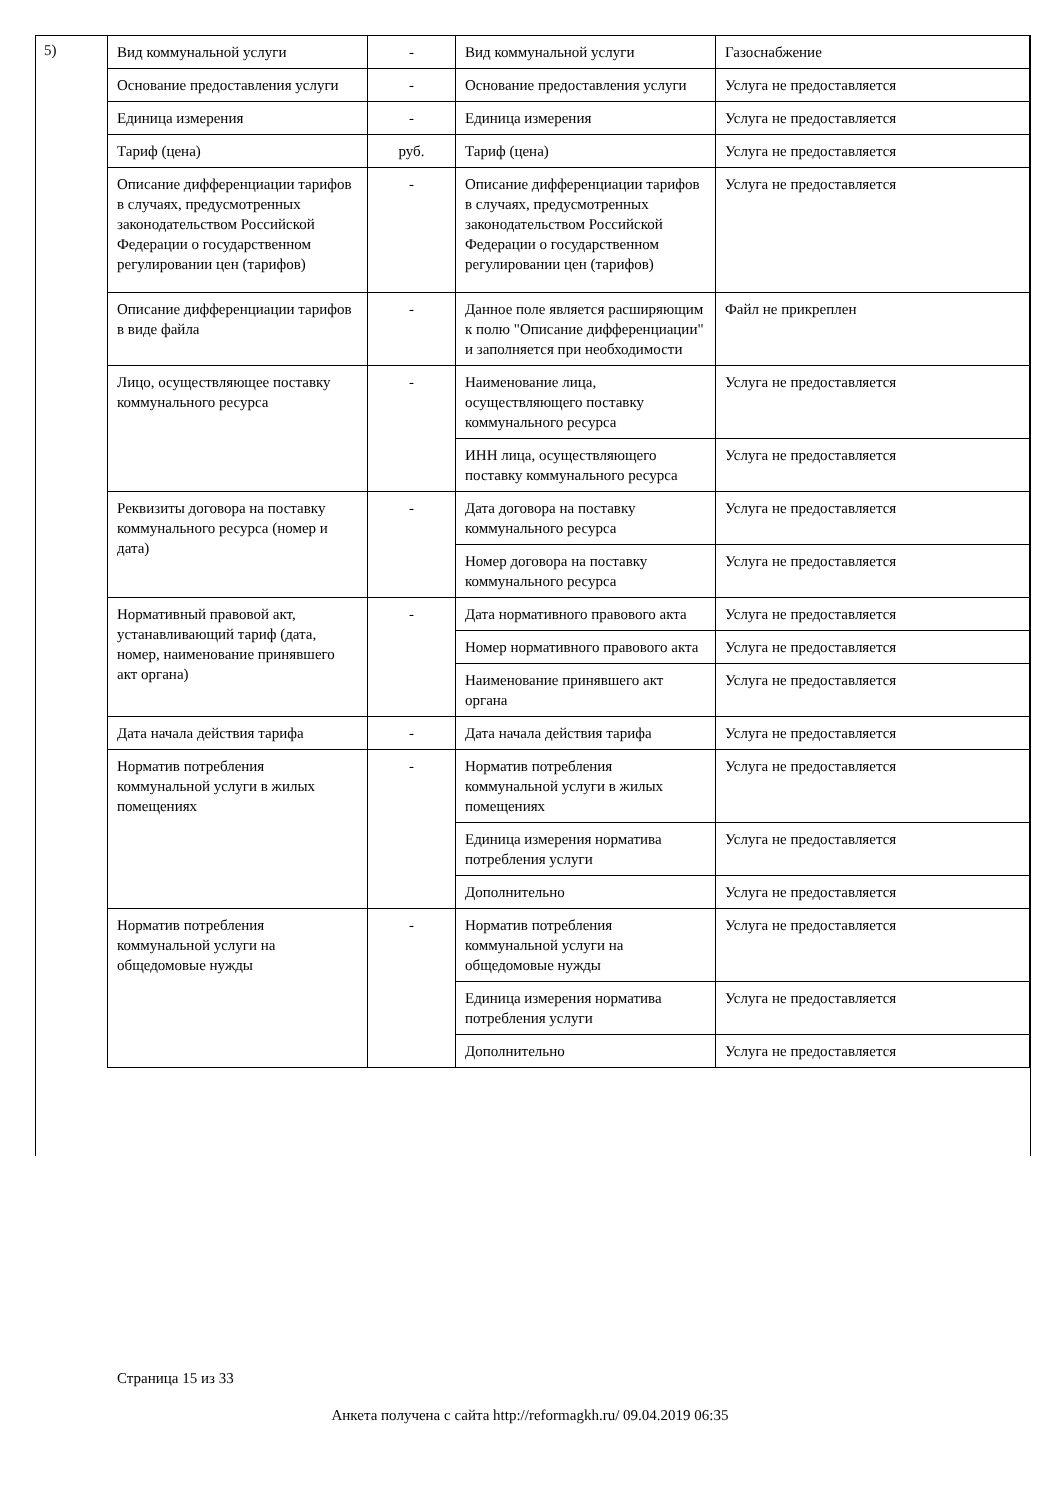5)
| Вид коммунальной услуги | - | Вид коммунальной услуги | Газоснабжение |
| Основание предоставления услуги | - | Основание предоставления услуги | Услуга не предоставляется |
| Единица измерения | - | Единица измерения | Услуга не предоставляется |
| Тариф (цена) | руб. | Тариф (цена) | Услуга не предоставляется |
| Описание дифференциации тарифов в случаях, предусмотренных законодательством Российской Федерации о государственном регулировании цен (тарифов) | - | Описание дифференциации тарифов в случаях, предусмотренных законодательством Российской Федерации о государственном регулировании цен (тарифов) | Услуга не предоставляется |
| Описание дифференциации тарифов в виде файла | - | Данное поле является расширяющим к полю "Описание дифференциации" и заполняется при необходимости | Файл не прикреплен |
| Лицо, осуществляющее поставку коммунального ресурса | - | Наименование лица, осуществляющего поставку коммунального ресурса | Услуга не предоставляется |
| | | ИНН лица, осуществляющего поставку коммунального ресурса | Услуга не предоставляется |
| Реквизиты договора на поставку коммунального ресурса (номер и дата) | - | Дата договора на поставку коммунального ресурса | Услуга не предоставляется |
| | | Номер договора на поставку коммунального ресурса | Услуга не предоставляется |
| Нормативный правовой акт, устанавливающий тариф (дата, номер, наименование принявшего акт органа) | - | Дата нормативного правового акта | Услуга не предоставляется |
| | | Номер нормативного правового акта | Услуга не предоставляется |
| | | Наименование принявшего акт органа | Услуга не предоставляется |
| Дата начала действия тарифа | - | Дата начала действия тарифа | Услуга не предоставляется |
| Норматив потребления коммунальной услуги в жилых помещениях | - | Норматив потребления коммунальной услуги в жилых помещениях | Услуга не предоставляется |
| | | Единица измерения норматива потребления услуги | Услуга не предоставляется |
| | | Дополнительно | Услуга не предоставляется |
| Норматив потребления коммунальной услуги на общедомовые нужды | - | Норматив потребления коммунальной услуги на общедомовые нужды | Услуга не предоставляется |
| | | Единица измерения норматива потребления услуги | Услуга не предоставляется |
| | | Дополнительно | Услуга не предоставляется |
Страница 15 из 33
Анкета получена с сайта http://reformagkh.ru/ 09.04.2019 06:35